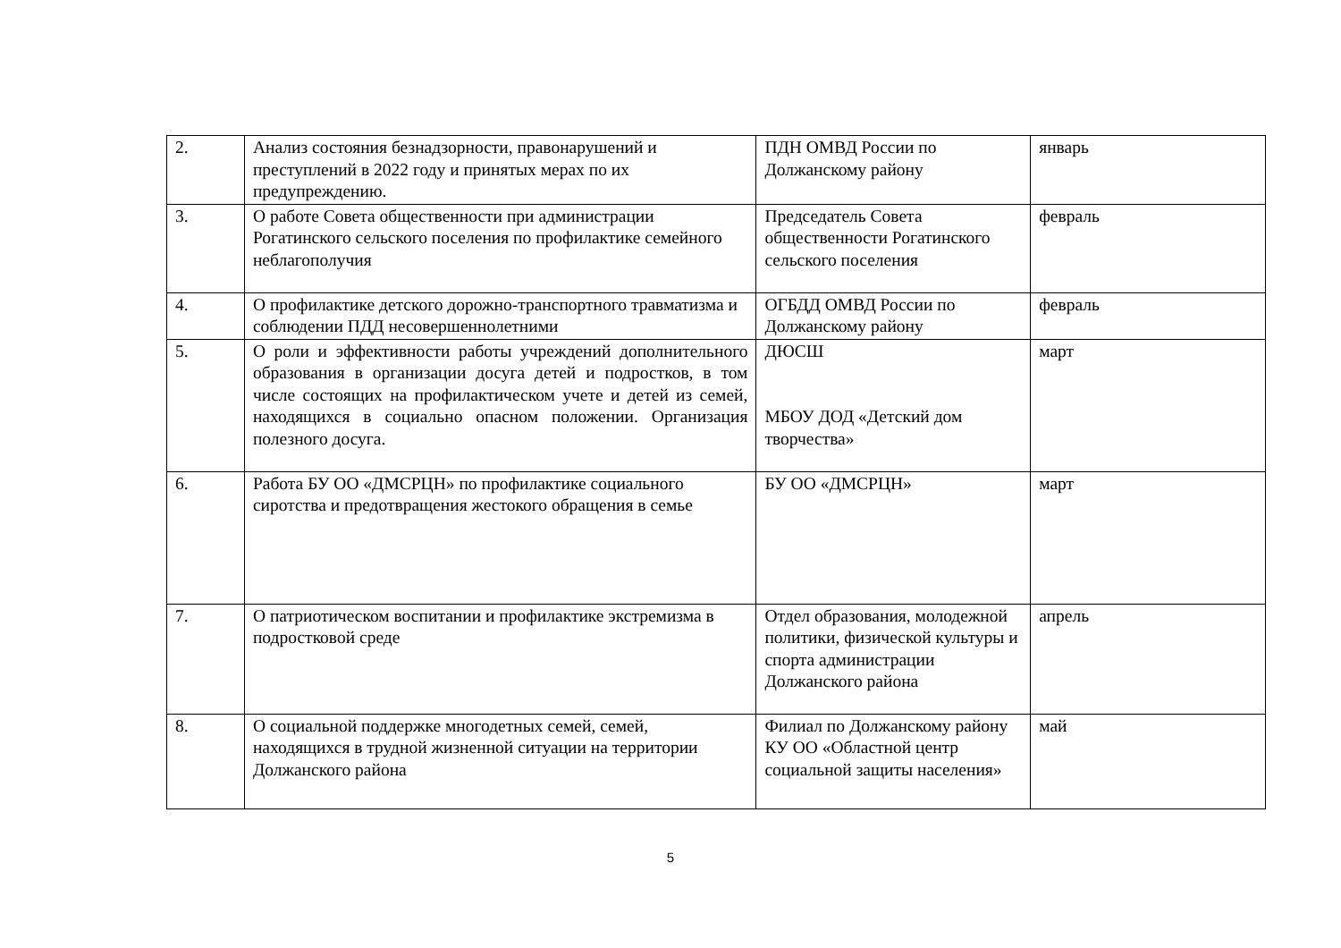| 2. | Анализ состояния безнадзорности, правонарушений и преступлений в 2022 году и принятых мерах по их предупреждению. | ПДН ОМВД России по Должанскому району | январь |
| 3. | О работе Совета общественности при администрации Рогатинского сельского поселения по профилактике семейного неблагополучия | Председатель Совета общественности Рогатинского сельского поселения | февраль |
| 4. | О профилактике детского дорожно-транспортного травматизма и соблюдении ПДД несовершеннолетними | ОГБДД ОМВД России по Должанскому району | февраль |
| 5. | О роли и эффективности работы учреждений дополнительного образования в организации досуга детей и подростков, в том числе состоящих на профилактическом учете и детей из семей, находящихся в социально опасном положении. Организация полезного досуга. | ДЮСШ МБОУ ДОД «Детский дом творчества» | март |
| 6. | Работа БУ ОО «ДМСРЦН» по профилактике социального сиротства и предотвращения жестокого обращения в семье | БУ ОО «ДМСРЦН» | март |
| 7. | О патриотическом воспитании и профилактике экстремизма в подростковой среде | Отдел образования, молодежной политики, физической культуры и спорта администрации Должанского района | апрель |
| 8. | О социальной поддержке многодетных семей, семей, находящихся в трудной жизненной ситуации на территории Должанского района | Филиал по Должанскому району КУ ОО «Областной центр социальной защиты населения» | май |
5